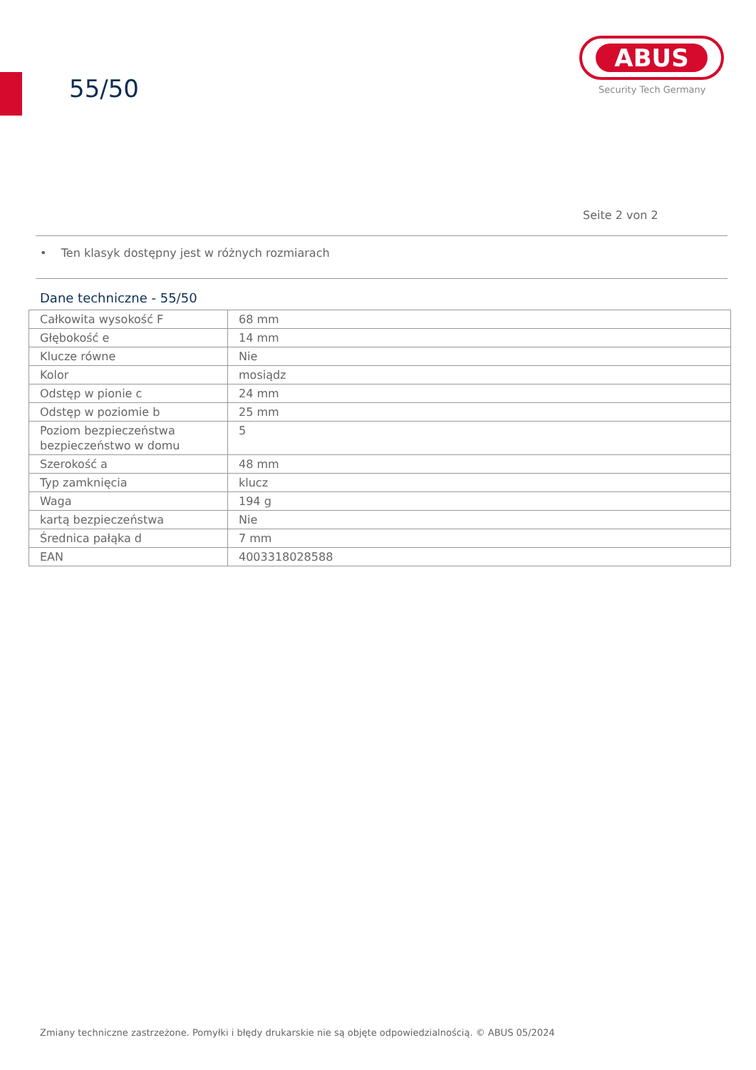55/50
ABUS
Security Tech Germany
Seite 2 von 2
• Ten klasyk dostępny jest w różnych rozmiarach
Dane techniczne - 55/50
| Całkowita wysokość F | 68 mm |
| Głębokość e | 14 mm |
| Klucze równe | Nie |
| Kolor | mosiądz |
| Odstęp w pionie c | 24 mm |
| Odstęp w poziomie b | 25 mm |
| Poziom bezpieczeństwa bezpieczeństwo w domu | 5 |
| Szerokość a | 48 mm |
| Typ zamknięcia | klucz |
| Waga | 194 g |
| kartą bezpieczeństwa | Nie |
| Średnica pałąka d | 7 mm |
| EAN | 4003318028588 |
Zmiany techniczne zastrzeżone. Pomyłki i błędy drukarskie nie są objęte odpowiedzialnością. © ABUS 05/2024